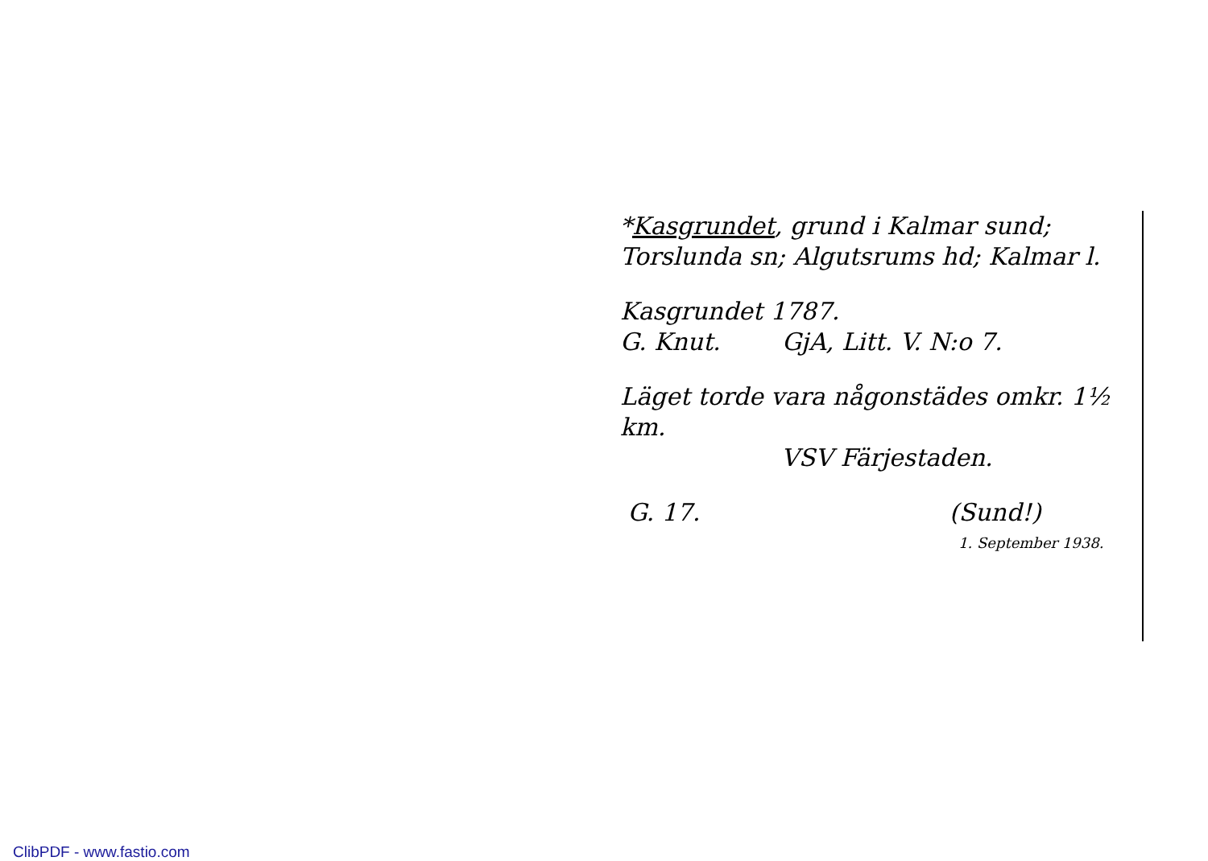*Kasgrundet, grund i Kalmar sund;
Torslunda sn; Algutsrums hd; Kalmar l.
Kasgrundet 1787.
G. Knut. GjA, Litt. V. N:o 7.
Läget torde vara någonstädes omkr. 1½ km.
VSV Färjestaden.
G. 17. (Sund!)
1. September 1938.
ClibPDF - www.fastio.com